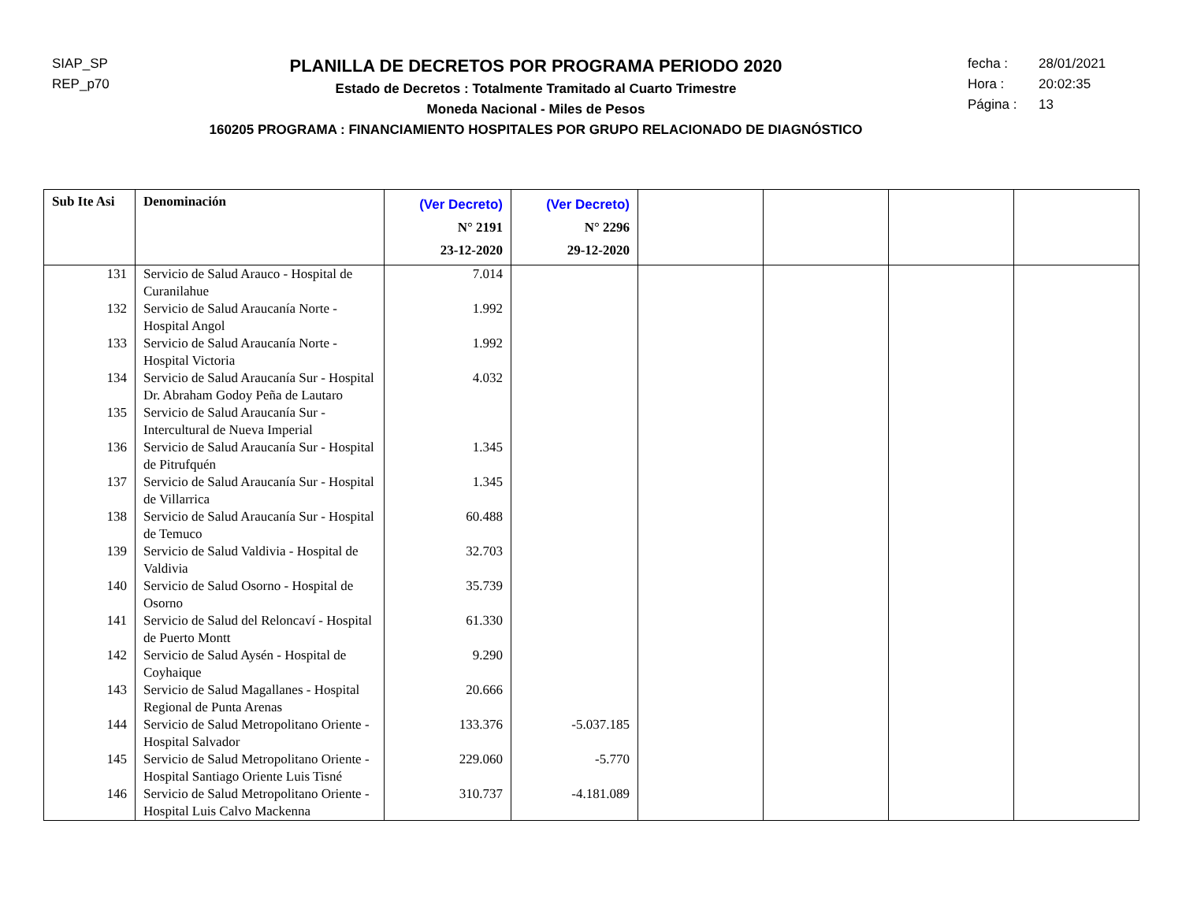SIAP_SP
REP_p70
PLANILLA DE DECRETOS POR PROGRAMA PERIODO 2020
Estado de Decretos : Totalmente Tramitado al Cuarto Trimestre
Moneda Nacional - Miles de Pesos
160205 PROGRAMA : FINANCIAMIENTO HOSPITALES POR GRUPO RELACIONADO DE DIAGNÓSTICO
fecha : 28/01/2021
Hora : 20:02:35
Página : 13
| Sub Ite Asi | Denominación | (Ver Decreto) N° 2191 23-12-2020 | (Ver Decreto) N° 2296 29-12-2020 | | | | |
| --- | --- | --- | --- | --- | --- | --- | --- |
| 131 | Servicio de Salud Arauco - Hospital de Curanilahue | 7.014 | | | | | |
| 132 | Servicio de Salud Araucanía Norte - Hospital Angol | 1.992 | | | | | |
| 133 | Servicio de Salud Araucanía Norte - Hospital Victoria | 1.992 | | | | | |
| 134 | Servicio de Salud Araucanía Sur - Hospital Dr. Abraham Godoy Peña de Lautaro | 4.032 | | | | | |
| 135 | Servicio de Salud Araucanía Sur - Intercultural de Nueva Imperial | | | | | | |
| 136 | Servicio de Salud Araucanía Sur - Hospital de Pitrufquén | 1.345 | | | | | |
| 137 | Servicio de Salud Araucanía Sur - Hospital de Villarrica | 1.345 | | | | | |
| 138 | Servicio de Salud Araucanía Sur - Hospital de Temuco | 60.488 | | | | | |
| 139 | Servicio de Salud Valdivia - Hospital de Valdivia | 32.703 | | | | | |
| 140 | Servicio de Salud Osorno - Hospital de Osorno | 35.739 | | | | | |
| 141 | Servicio de Salud del Reloncaví - Hospital de Puerto Montt | 61.330 | | | | | |
| 142 | Servicio de Salud Aysén - Hospital de Coyhaique | 9.290 | | | | | |
| 143 | Servicio de Salud Magallanes - Hospital Regional de Punta Arenas | 20.666 | | | | | |
| 144 | Servicio de Salud Metropolitano Oriente - Hospital Salvador | 133.376 | -5.037.185 | | | | |
| 145 | Servicio de Salud Metropolitano Oriente - Hospital Santiago Oriente Luis Tisné | 229.060 | -5.770 | | | | |
| 146 | Servicio de Salud Metropolitano Oriente - Hospital Luis Calvo Mackenna | 310.737 | -4.181.089 | | | | |